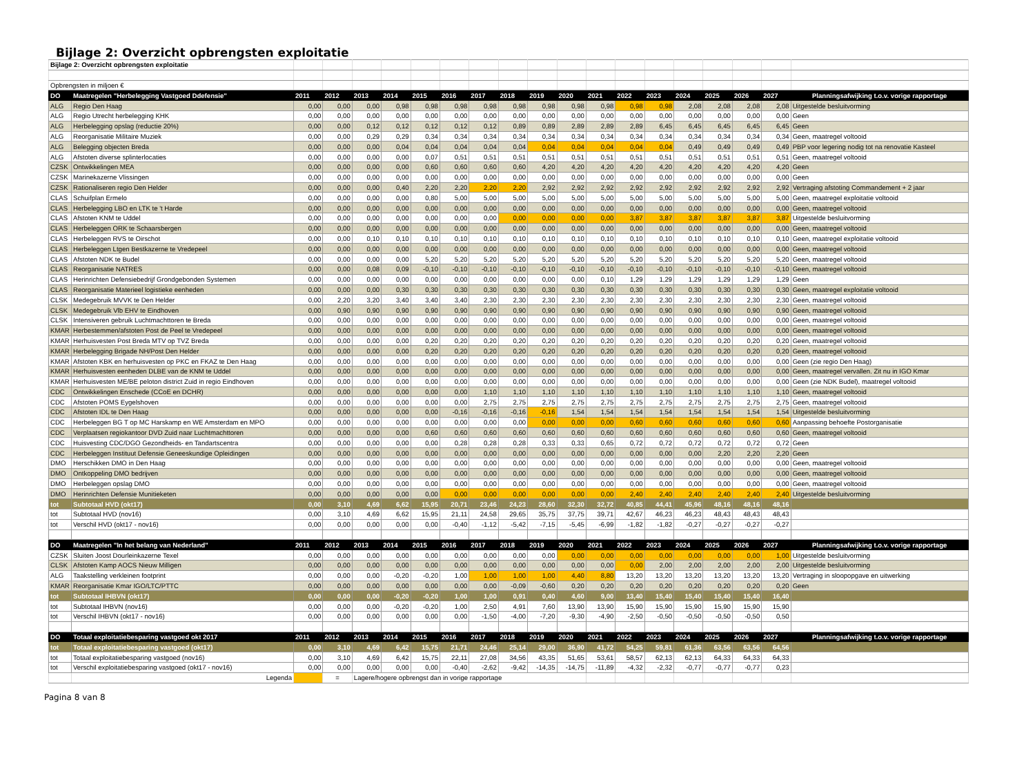Bijlage 2: Overzicht opbrengsten exploitatie
| Bijlage 2: Overzicht opbrengsten exploitatie | | | | | | | | | | | | | | | | | | | |
| Opbrengsten in miljoen € | | | | | | | | | | | | | | | | | | | |
| DO | Maatregelen "Herbelegging Vastgoed Ddefensie" | 2011 | 2012 | 2013 | 2014 | 2015 | 2016 | 2017 | 2018 | 2019 | 2020 | 2021 | 2022 | 2023 | 2024 | 2025 | 2026 | 2027 | Planningsafwijking t.o.v. vorige rapportage |
| ALG | Regio Den Haag | 0,00 | 0,00 | 0,00 | 0,98 | 0,98 | 0,98 | 0,98 | 0,98 | 0,98 | 0,98 | 0,98 | 0,98 | 0,98 | 2,08 | 2,08 | 2,08 | 2,08 | Uitgestelde besluitvorming |
| ALG | Regio Utrecht herbelegging KHK | 0,00 | 0,00 | 0,00 | 0,00 | 0,00 | 0,00 | 0,00 | 0,00 | 0,00 | 0,00 | 0,00 | 0,00 | 0,00 | 0,00 | 0,00 | 0,00 | 0,00 | Geen |
| ALG | Herbelegging opslag (reductie 20%) | 0,00 | 0,00 | 0,12 | 0,12 | 0,12 | 0,12 | 0,12 | 0,89 | 0,89 | 2,89 | 2,89 | 2,89 | 6,45 | 6,45 | 6,45 | 6,45 | 6,45 | Geen |
| ALG | Reorganisatie Militaire Muziek | 0,00 | 0,00 | 0,29 | 0,29 | 0,34 | 0,34 | 0,34 | 0,34 | 0,34 | 0,34 | 0,34 | 0,34 | 0,34 | 0,34 | 0,34 | 0,34 | 0,34 | Geen, maatregel voltooid |
| ALG | Belegging objecten Breda | 0,00 | 0,00 | 0,00 | 0,04 | 0,04 | 0,04 | 0,04 | 0,04 | 0,04 | 0,04 | 0,04 | 0,04 | 0,04 | 0,49 | 0,49 | 0,49 | 0,49 | PBP voor legering nodig tot na renovatie Kasteel |
| ALG | Afstoten diverse splinterlocaties | 0,00 | 0,00 | 0,00 | 0,00 | 0,07 | 0,51 | 0,51 | 0,51 | 0,51 | 0,51 | 0,51 | 0,51 | 0,51 | 0,51 | 0,51 | 0,51 | 0,51 | Geen, maatregel voltooid |
| CZSK | Ontwikkelingen MEA | 0,00 | 0,00 | 0,00 | 0,00 | 0,60 | 0,60 | 0,60 | 0,60 | 4,20 | 4,20 | 4,20 | 4,20 | 4,20 | 4,20 | 4,20 | 4,20 | 4,20 | Geen |
| CZSK | Marinekazerne Vlissingen | 0,00 | 0,00 | 0,00 | 0,00 | 0,00 | 0,00 | 0,00 | 0,00 | 0,00 | 0,00 | 0,00 | 0,00 | 0,00 | 0,00 | 0,00 | 0,00 | 0,00 | Geen |
| CZSK | Rationaliseren regio Den Helder | 0,00 | 0,00 | 0,00 | 0,40 | 2,20 | 2,20 | 2,20 | 2,20 | 2,92 | 2,92 | 2,92 | 2,92 | 2,92 | 2,92 | 2,92 | 2,92 | 2,92 | Vertraging afstoting Commandement + 2 jaar |
| CLAS | Schuifplan Ermelo | 0,00 | 0,00 | 0,00 | 0,00 | 0,80 | 5,00 | 5,00 | 5,00 | 5,00 | 5,00 | 5,00 | 5,00 | 5,00 | 5,00 | 5,00 | 5,00 | 5,00 | Geen, maatregel exploitatie voltooid |
| CLAS | Herbelegging LBO en LTK te 't Harde | 0,00 | 0,00 | 0,00 | 0,00 | 0,00 | 0,00 | 0,00 | 0,00 | 0,00 | 0,00 | 0,00 | 0,00 | 0,00 | 0,00 | 0,00 | 0,00 | 0,00 | Geen, maatregel voltooid |
| CLAS | Afstoten KNM te Uddel | 0,00 | 0,00 | 0,00 | 0,00 | 0,00 | 0,00 | 0,00 | 0,00 | 0,00 | 0,00 | 0,00 | 3,87 | 3,87 | 3,87 | 3,87 | 3,87 | 3,87 | Uitgestelde besluitvorming |
| CLAS | Herbeleggen ORK te Schaarsbergen | 0,00 | 0,00 | 0,00 | 0,00 | 0,00 | 0,00 | 0,00 | 0,00 | 0,00 | 0,00 | 0,00 | 0,00 | 0,00 | 0,00 | 0,00 | 0,00 | 0,00 | Geen, maatregel voltooid |
| CLAS | Herbeleggen RVS te Oirschot | 0,00 | 0,00 | 0,10 | 0,10 | 0,10 | 0,10 | 0,10 | 0,10 | 0,10 | 0,10 | 0,10 | 0,10 | 0,10 | 0,10 | 0,10 | 0,10 | 0,10 | Geen, maatregel exploitatie voltooid |
| CLAS | Herbeleggen Ltgen Bestkazerne te Vredepeel | 0,00 | 0,00 | 0,00 | 0,00 | 0,00 | 0,00 | 0,00 | 0,00 | 0,00 | 0,00 | 0,00 | 0,00 | 0,00 | 0,00 | 0,00 | 0,00 | 0,00 | Geen, maatregel voltooid |
| CLAS | Afstoten NDK te Budel | 0,00 | 0,00 | 0,00 | 0,00 | 5,20 | 5,20 | 5,20 | 5,20 | 5,20 | 5,20 | 5,20 | 5,20 | 5,20 | 5,20 | 5,20 | 5,20 | 5,20 | Geen, maatregel voltooid |
| CLAS | Reorganisatie NATRES | 0,00 | 0,00 | 0,08 | 0,09 | -0,10 | -0,10 | -0,10 | -0,10 | -0,10 | -0,10 | -0,10 | -0,10 | -0,10 | -0,10 | -0,10 | -0,10 | -0,10 | Geen, maatregel voltooid |
| CLAS | Herinrichten Defensiebedrijf Grondgebonden Systemen | 0,00 | 0,00 | 0,00 | 0,00 | 0,00 | 0,00 | 0,00 | 0,00 | 0,00 | 0,00 | 0,10 | 1,29 | 1,29 | 1,29 | 1,29 | 1,29 | 1,29 | Geen |
| CLAS | Reorganisatie Materieel logistieke eenheden | 0,00 | 0,00 | 0,00 | 0,30 | 0,30 | 0,30 | 0,30 | 0,30 | 0,30 | 0,30 | 0,30 | 0,30 | 0,30 | 0,30 | 0,30 | 0,30 | 0,30 | Geen, maatregel exploitatie voltooid |
| CLSK | Medegebruik MVVK te Den Helder | 0,00 | 2,20 | 3,20 | 3,40 | 3,40 | 3,40 | 2,30 | 2,30 | 2,30 | 2,30 | 2,30 | 2,30 | 2,30 | 2,30 | 2,30 | 2,30 | 2,30 | Geen, maatregel voltooid |
| CLSK | Medegebruik Vlb EHV te Eindhoven | 0,00 | 0,90 | 0,90 | 0,90 | 0,90 | 0,90 | 0,90 | 0,90 | 0,90 | 0,90 | 0,90 | 0,90 | 0,90 | 0,90 | 0,90 | 0,90 | 0,90 | Geen, maatregel voltooid |
| CLSK | Intensiveren gebruik Luchtmachttoren te Breda | 0,00 | 0,00 | 0,00 | 0,00 | 0,00 | 0,00 | 0,00 | 0,00 | 0,00 | 0,00 | 0,00 | 0,00 | 0,00 | 0,00 | 0,00 | 0,00 | 0,00 | Geen, maatregel voltooid |
| KMAR | Herbestemmen/afstoten Post de Peel te Vredepeel | 0,00 | 0,00 | 0,00 | 0,00 | 0,00 | 0,00 | 0,00 | 0,00 | 0,00 | 0,00 | 0,00 | 0,00 | 0,00 | 0,00 | 0,00 | 0,00 | 0,00 | Geen, maatregel voltooid |
| KMAR | Herhuisvesten Post Breda MTV op TVZ Breda | 0,00 | 0,00 | 0,00 | 0,00 | 0,20 | 0,20 | 0,20 | 0,20 | 0,20 | 0,20 | 0,20 | 0,20 | 0,20 | 0,20 | 0,20 | 0,20 | 0,20 | Geen, maatregel voltooid |
| KMAR | Herbelegging Brigade NH/Post Den Helder | 0,00 | 0,00 | 0,00 | 0,00 | 0,20 | 0,20 | 0,20 | 0,20 | 0,20 | 0,20 | 0,20 | 0,20 | 0,20 | 0,20 | 0,20 | 0,20 | 0,20 | Geen, maatregel voltooid |
| KMAR | Afstoten KBK en herhuisvesten op PKC en FKAZ te Den Haag | 0,00 | 0,00 | 0,00 | 0,00 | 0,00 | 0,00 | 0,00 | 0,00 | 0,00 | 0,00 | 0,00 | 0,00 | 0,00 | 0,00 | 0,00 | 0,00 | 0,00 | Geen (zie regio Den Haag) |
| KMAR | Herhuisvesten eenheden DLBE van de KNM te Uddel | 0,00 | 0,00 | 0,00 | 0,00 | 0,00 | 0,00 | 0,00 | 0,00 | 0,00 | 0,00 | 0,00 | 0,00 | 0,00 | 0,00 | 0,00 | 0,00 | 0,00 | Geen, maatregel vervallen. Zit nu in IGO Kmar |
| KMAR | Herhuisvesten ME/BE peloton district Zuid in regio Eindhoven | 0,00 | 0,00 | 0,00 | 0,00 | 0,00 | 0,00 | 0,00 | 0,00 | 0,00 | 0,00 | 0,00 | 0,00 | 0,00 | 0,00 | 0,00 | 0,00 | 0,00 | Geen (zie NDK Budel), maatregel voltooid |
| CDC | Ontwikkelingen Enschede (CCoE en DCHR) | 0,00 | 0,00 | 0,00 | 0,00 | 0,00 | 0,00 | 1,10 | 1,10 | 1,10 | 1,10 | 1,10 | 1,10 | 1,10 | 1,10 | 1,10 | 1,10 | 1,10 | Geen, maatregel voltooid |
| CDC | Afstoten POMS Eygelshoven | 0,00 | 0,00 | 0,00 | 0,00 | 0,00 | 0,00 | 2,75 | 2,75 | 2,75 | 2,75 | 2,75 | 2,75 | 2,75 | 2,75 | 2,75 | 2,75 | 2,75 | Geen, maatregel voltooid |
| CDC | Afstoten IDL te Den Haag | 0,00 | 0,00 | 0,00 | 0,00 | 0,00 | -0,16 | -0,16 | -0,16 | -0,16 | 1,54 | 1,54 | 1,54 | 1,54 | 1,54 | 1,54 | 1,54 | 1,54 | Uitgestelde besluitvorming |
| CDC | Herbeleggen BG T op MC Harskamp en WE Amsterdam en MPO | 0,00 | 0,00 | 0,00 | 0,00 | 0,00 | 0,00 | 0,00 | 0,00 | 0,00 | 0,00 | 0,00 | 0,60 | 0,60 | 0,60 | 0,60 | 0,60 | 0,60 | Aanpassing behoefte Postorganisatie |
| CDC | Verplaatsen regiokantoor DVD Zuid naar Luchtmachttoren | 0,00 | 0,00 | 0,00 | 0,00 | 0,60 | 0,60 | 0,60 | 0,60 | 0,60 | 0,60 | 0,60 | 0,60 | 0,60 | 0,60 | 0,60 | 0,60 | 0,60 | Geen, maatregel voltooid |
| CDC | Huisvesting CDC/DGO Gezondheids- en Tandartscentra | 0,00 | 0,00 | 0,00 | 0,00 | 0,00 | 0,28 | 0,28 | 0,28 | 0,33 | 0,33 | 0,65 | 0,72 | 0,72 | 0,72 | 0,72 | 0,72 | 0,72 | Geen |
| CDC | Herbeleggen Instituut Defensie Geneeskundige Opleidingen | 0,00 | 0,00 | 0,00 | 0,00 | 0,00 | 0,00 | 0,00 | 0,00 | 0,00 | 0,00 | 0,00 | 0,00 | 0,00 | 0,00 | 2,20 | 2,20 | 2,20 | Geen |
| DMO | Herschikken DMO in Den Haag | 0,00 | 0,00 | 0,00 | 0,00 | 0,00 | 0,00 | 0,00 | 0,00 | 0,00 | 0,00 | 0,00 | 0,00 | 0,00 | 0,00 | 0,00 | 0,00 | 0,00 | Geen, maatregel voltooid |
| DMO | Ontkoppeling DMO bedrijven | 0,00 | 0,00 | 0,00 | 0,00 | 0,00 | 0,00 | 0,00 | 0,00 | 0,00 | 0,00 | 0,00 | 0,00 | 0,00 | 0,00 | 0,00 | 0,00 | 0,00 | Geen, maatregel voltooid |
| DMO | Herbeleggen opslag DMO | 0,00 | 0,00 | 0,00 | 0,00 | 0,00 | 0,00 | 0,00 | 0,00 | 0,00 | 0,00 | 0,00 | 0,00 | 0,00 | 0,00 | 0,00 | 0,00 | 0,00 | Geen, maatregel voltooid |
| DMO | Herinrichten Defensie Munitieketen | 0,00 | 0,00 | 0,00 | 0,00 | 0,00 | 0,00 | 0,00 | 0,00 | 0,00 | 0,00 | 0,00 | 2,40 | 2,40 | 2,40 | 2,40 | 2,40 | 2,40 | Uitgestelde besluitvorming |
| tot | Subtotaal HVD (okt17) | 0,00 | 3,10 | 4,69 | 6,62 | 15,95 | 20,71 | 23,46 | 24,23 | 28,60 | 32,30 | 32,72 | 40,85 | 44,41 | 45,96 | 48,16 | 48,16 | 48,16 | |
| tot | Subtotaal HVD (nov16) | 0,00 | 3,10 | 4,69 | 6,62 | 15,95 | 21,11 | 24,58 | 29,65 | 35,75 | 37,75 | 39,71 | 42,67 | 46,23 | 46,23 | 48,43 | 48,43 | 48,43 | |
| tot | Verschil HVD (okt17 - nov16) | 0,00 | 0,00 | 0,00 | 0,00 | 0,00 | -0,40 | -1,12 | -5,42 | -7,15 | -5,45 | -6,99 | -1,82 | -1,82 | -0,27 | -0,27 | -0,27 | -0,27 | |
| DO | Maatregelen "In het belang van Nederland" | 2011 | 2012 | 2013 | 2014 | 2015 | 2016 | 2017 | 2018 | 2019 | 2020 | 2021 | 2022 | 2023 | 2024 | 2025 | 2026 | 2027 | Planningsafwijking t.o.v. vorige rapportage |
| CZSK | Sluiten Joost Dourleinkazerne Texel | 0,00 | 0,00 | 0,00 | 0,00 | 0,00 | 0,00 | 0,00 | 0,00 | 0,00 | 0,00 | 0,00 | 0,00 | 0,00 | 0,00 | 0,00 | 0,00 | 1,00 | Uitgestelde besluitvorming |
| CLSK | Afstoten Kamp AOCS Nieuw Milligen | 0,00 | 0,00 | 0,00 | 0,00 | 0,00 | 0,00 | 0,00 | 0,00 | 0,00 | 0,00 | 0,00 | 0,00 | 2,00 | 2,00 | 2,00 | 2,00 | 2,00 | Uitgestelde besluitvorming |
| ALG | Taakstelling verkleinen footprint | 0,00 | 0,00 | 0,00 | -0,20 | -0,20 | 1,00 | 1,00 | 1,00 | 1,00 | 4,40 | 8,80 | 13,20 | 13,20 | 13,20 | 13,20 | 13,20 | 13,20 | Vertraging in sloopopgave en uitwerking |
| KMAR | Reorganisatie Kmar IGO/LTC/PTTC | 0,00 | 0,00 | 0,00 | 0,00 | 0,00 | 0,00 | 0,00 | -0,09 | -0,60 | 0,20 | 0,20 | 0,20 | 0,20 | 0,20 | 0,20 | 0,20 | 0,20 | Geen |
| tot | Subtotaal IHBVN (okt17) | 0,00 | 0,00 | 0,00 | -0,20 | -0,20 | 1,00 | 1,00 | 0,91 | 0,40 | 4,60 | 9,00 | 13,40 | 15,40 | 15,40 | 15,40 | 15,40 | 16,40 | |
| tot | Subtotaal IHBVN (nov16) | 0,00 | 0,00 | 0,00 | -0,20 | -0,20 | 1,00 | 2,50 | 4,91 | 7,60 | 13,90 | 13,90 | 15,90 | 15,90 | 15,90 | 15,90 | 15,90 | 15,90 | |
| tot | Verschil IHBVN (okt17 - nov16) | 0,00 | 0,00 | 0,00 | 0,00 | 0,00 | 0,00 | -1,50 | -4,00 | -7,20 | -9,30 | -4,90 | -2,50 | -0,50 | -0,50 | -0,50 | -0,50 | 0,50 | |
| DO | Totaal exploitatiebesparing vastgoed okt 2017 | 2011 | 2012 | 2013 | 2014 | 2015 | 2016 | 2017 | 2018 | 2019 | 2020 | 2021 | 2022 | 2023 | 2024 | 2025 | 2026 | 2027 | Planningsafwijking t.o.v. vorige rapportage |
| tot | Totaal exploitatiebesparing vastgoed (okt17) | 0,00 | 3,10 | 4,69 | 6,42 | 15,75 | 21,71 | 24,46 | 25,14 | 29,00 | 36,90 | 41,72 | 54,25 | 59,81 | 61,36 | 63,56 | 63,56 | 64,56 | |
| tot | Totaal exploitatiebesparing vastgoed (nov16) | 0,00 | 3,10 | 4,69 | 6,42 | 15,75 | 22,11 | 27,08 | 34,56 | 43,35 | 51,65 | 53,61 | 58,57 | 62,13 | 62,13 | 64,33 | 64,33 | 64,33 | |
| tot | Verschil exploitatiebesparing vastgoed (okt17 - nov16) | 0,00 | 0,00 | 0,00 | 0,00 | 0,00 | -0,40 | -2,62 | -9,42 | -14,35 | -14,75 | -11,89 | -4,32 | -2,32 | -0,77 | -0,77 | -0,77 | 0,23 | |
| | Legenda | | = | Lagere/hogere opbrengst dan in vorige rapportage | | | | | | | | | | | | | | | |
Pagina 8 van 8